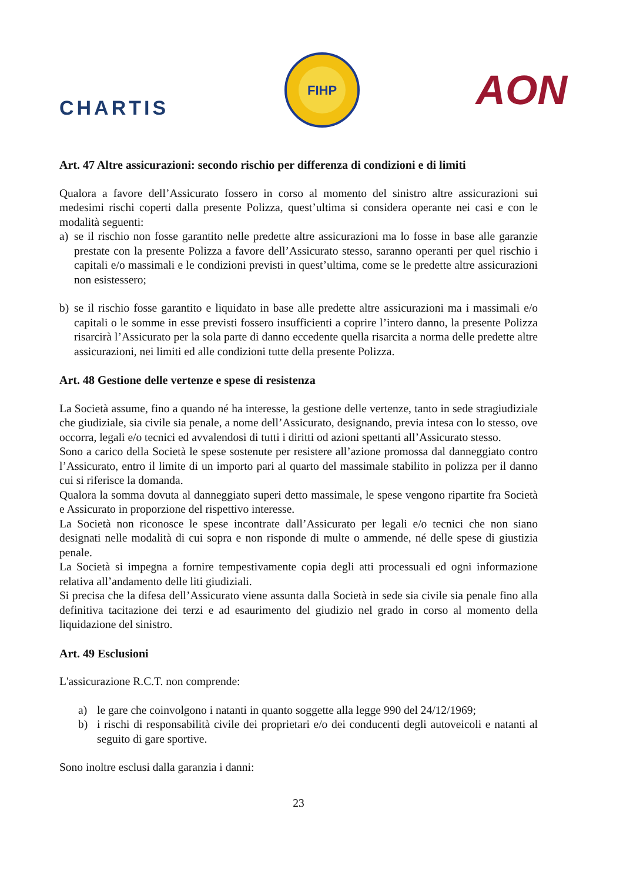CHARTIS
FIHP
AON
Art. 47 Altre assicurazioni: secondo rischio per differenza di condizioni e di limiti
Qualora a favore dell’Assicurato fossero in corso al momento del sinistro altre assicurazioni sui medesimi rischi coperti dalla presente Polizza, quest’ultima si considera operante nei casi e con le modalità seguenti:
a) se il rischio non fosse garantito nelle predette altre assicurazioni ma lo fosse in base alle garanzie prestate con la presente Polizza a favore dell’Assicurato stesso, saranno operanti per quel rischio i capitali e/o massimali e le condizioni previsti in quest’ultima, come se le predette altre assicurazioni non esistessero;
b) se il rischio fosse garantito e liquidato in base alle predette altre assicurazioni ma i massimali e/o capitali o le somme in esse previsti fossero insufficienti a coprire l’intero danno, la presente Polizza risarcirà l’Assicurato per la sola parte di danno eccedente quella risarcita a norma delle predette altre assicurazioni, nei limiti ed alle condizioni tutte della presente Polizza.
Art. 48 Gestione delle vertenze e spese di resistenza
La Società assume, fino a quando né ha interesse, la gestione delle vertenze, tanto in sede stragiudiziale che giudiziale, sia civile sia penale, a nome dell’Assicurato, designando, previa intesa con lo stesso, ove occorra, legali e/o tecnici ed avvalendosi di tutti i diritti od azioni spettanti all’Assicurato stesso.
Sono a carico della Società le spese sostenute per resistere all’azione promossa dal danneggiato contro l’Assicurato, entro il limite di un importo pari al quarto del massimale stabilito in polizza per il danno cui si riferisce la domanda.
Qualora la somma dovuta al danneggiato superi detto massimale, le spese vengono ripartite fra Società e Assicurato in proporzione del rispettivo interesse.
La Società non riconosce le spese incontrate dall’Assicurato per legali e/o tecnici che non siano designati nelle modalità di cui sopra e non risponde di multe o ammende, né delle spese di giustizia penale.
La Società si impegna a fornire tempestivamente copia degli atti processuali ed ogni informazione relativa all’andamento delle liti giudiziali.
Si precisa che la difesa dell’Assicurato viene assunta dalla Società in sede sia civile sia penale fino alla definitiva tacitazione dei terzi e ad esaurimento del giudizio nel grado in corso al momento della liquidazione del sinistro.
Art. 49 Esclusioni
L'assicurazione R.C.T. non comprende:
a) le gare che coinvolgono i natanti in quanto soggette alla legge 990 del 24/12/1969;
b) i rischi di responsabilità civile dei proprietari e/o dei conducenti degli autoveicoli e natanti al seguito di gare sportive.
Sono inoltre esclusi dalla garanzia i danni:
23